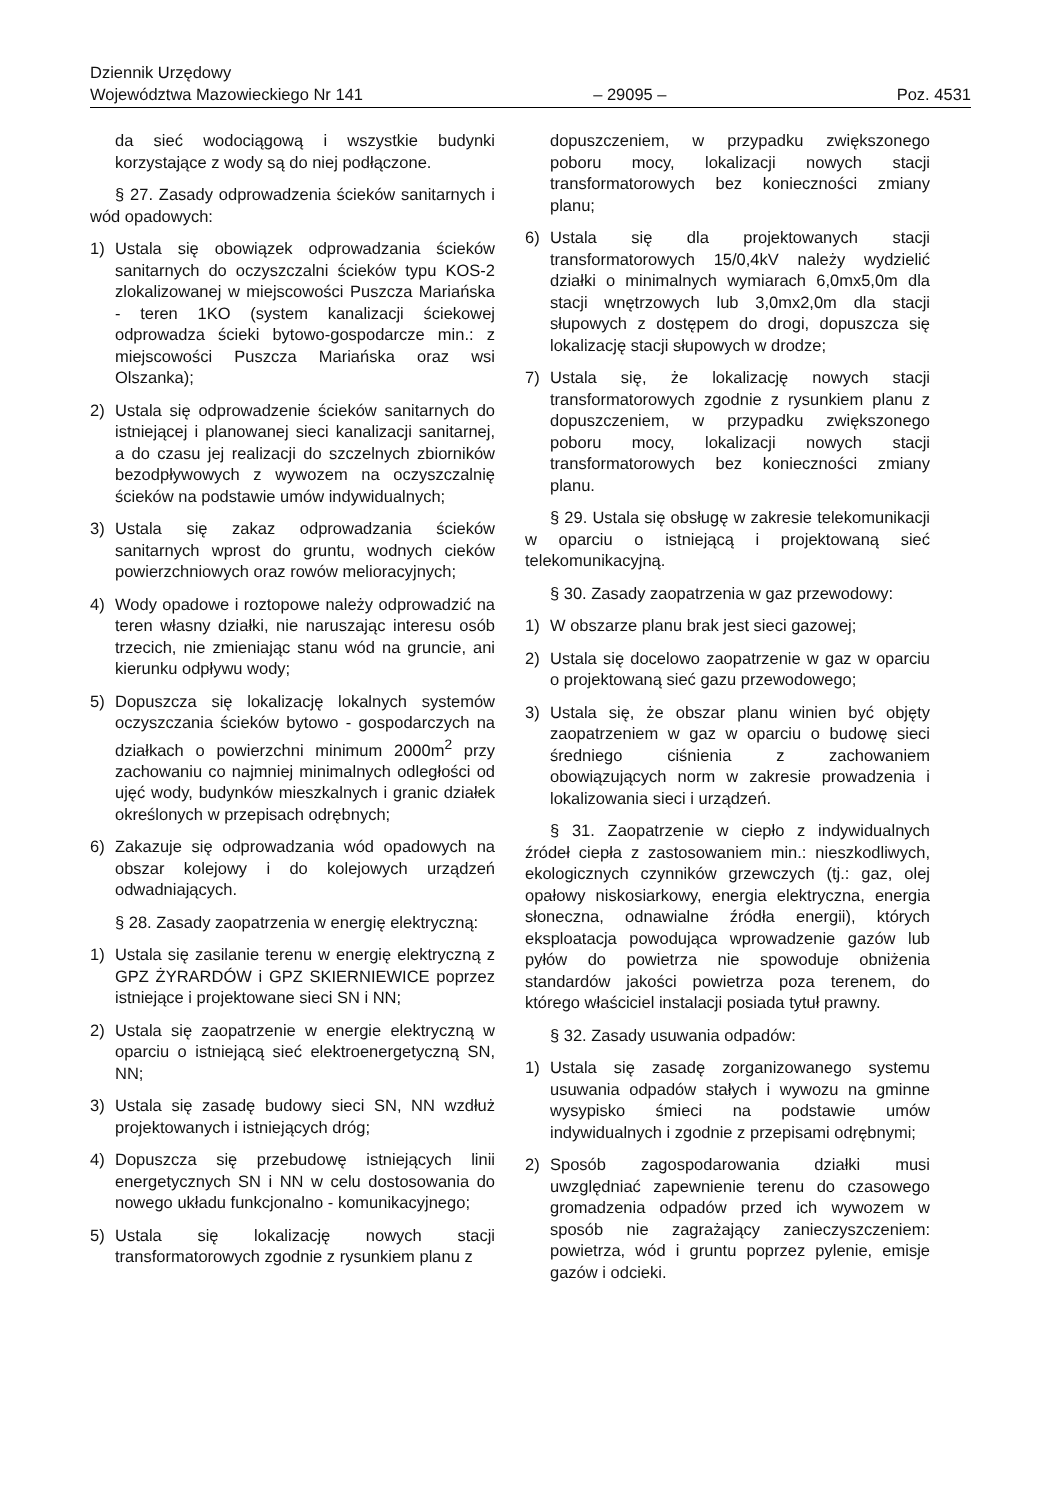Dziennik Urzędowy
Województwa Mazowieckiego Nr 141
– 29095 –
Poz. 4531
da sieć wodociągową i wszystkie budynki korzystające z wody są do niej podłączone.
§ 27. Zasady odprowadzenia ścieków sanitarnych i wód opadowych:
1) Ustala się obowiązek odprowadzania ścieków sanitarnych do oczyszczalni ścieków typu KOS-2 zlokalizowanej w miejscowości Puszcza Mariańska - teren 1KO (system kanalizacji ściekowej odprowadza ścieki bytowo-gospodarcze min.: z miejscowości Puszcza Mariańska oraz wsi Olszanka);
2) Ustala się odprowadzenie ścieków sanitarnych do istniejącej i planowanej sieci kanalizacji sanitarnej, a do czasu jej realizacji do szczelnych zbiorników bezodpływowych z wywozem na oczyszczalnię ścieków na podstawie umów indywidualnych;
3) Ustala się zakaz odprowadzania ścieków sanitarnych wprost do gruntu, wodnych cieków powierzchniowych oraz rowów melioracyjnych;
4) Wody opadowe i roztopowe należy odprowadzić na teren własny działki, nie naruszając interesu osób trzecich, nie zmieniając stanu wód na gruncie, ani kierunku odpływu wody;
5) Dopuszcza się lokalizację lokalnych systemów oczyszczania ścieków bytowo - gospodarczych na działkach o powierzchni minimum 2000m<sup>2</sup> przy zachowaniu co najmniej minimalnych odległości od ujęć wody, budynków mieszkalnych i granic działek określonych w przepisach odrębnych;
6) Zakazuje się odprowadzania wód opadowych na obszar kolejowy i do kolejowych urządzeń odwadniających.
§ 28. Zasady zaopatrzenia w energię elektryczną:
1) Ustala się zasilanie terenu w energię elektryczną z GPZ ŻYRARDÓW i GPZ SKIERNIEWICE poprzez istniejące i projektowane sieci SN i NN;
2) Ustala się zaopatrzenie w energie elektryczną w oparciu o istniejącą sieć elektroenergetyczną SN, NN;
3) Ustala się zasadę budowy sieci SN, NN wzdłuż projektowanych i istniejących dróg;
4) Dopuszcza się przebudowę istniejących linii energetycznych SN i NN w celu dostosowania do nowego układu funkcjonalno - komunikacyjnego;
5) Ustala się lokalizację nowych stacji transformatorowych zgodnie z rysunkiem planu z
dopuszczeniem, w przypadku zwiększonego poboru mocy, lokalizacji nowych stacji transformatorowych bez konieczności zmiany planu;
6) Ustala się dla projektowanych stacji transformatorowych 15/0,4kV należy wydzielić działki o minimalnych wymiarach 6,0mx5,0m dla stacji wnętrzowych lub 3,0mx2,0m dla stacji słupowych z dostępem do drogi, dopuszcza się lokalizację stacji słupowych w drodze;
7) Ustala się, że lokalizację nowych stacji transformatorowych zgodnie z rysunkiem planu z dopuszczeniem, w przypadku zwiększonego poboru mocy, lokalizacji nowych stacji transformatorowych bez konieczności zmiany planu.
§ 29. Ustala się obsługę w zakresie telekomunikacji w oparciu o istniejącą i projektowaną sieć telekomunikacyjną.
§ 30. Zasady zaopatrzenia w gaz przewodowy:
1) W obszarze planu brak jest sieci gazowej;
2) Ustala się docelowo zaopatrzenie w gaz w oparciu o projektowaną sieć gazu przewodowego;
3) Ustala się, że obszar planu winien być objęty zaopatrzeniem w gaz w oparciu o budowę sieci średniego ciśnienia z zachowaniem obowiązujących norm w zakresie prowadzenia i lokalizowania sieci i urządzeń.
§ 31. Zaopatrzenie w ciepło z indywidualnych źródeł ciepła z zastosowaniem min.: nieszkodliwych, ekologicznych czynników grzewczych (tj.: gaz, olej opałowy niskosiarkowy, energia elektryczna, energia słoneczna, odnawialne źródła energii), których eksploatacja powodująca wprowadzenie gazów lub pyłów do powietrza nie spowoduje obniżenia standardów jakości powietrza poza terenem, do którego właściciel instalacji posiada tytuł prawny.
§ 32. Zasady usuwania odpadów:
1) Ustala się zasadę zorganizowanego systemu usuwania odpadów stałych i wywozu na gminne wysypisko śmieci na podstawie umów indywidualnych i zgodnie z przepisami odrębnymi;
2) Sposób zagospodarowania działki musi uwzględniać zapewnienie terenu do czasowego gromadzenia odpadów przed ich wywozem w sposób nie zagrażający zanieczyszczeniem: powietrza, wód i gruntu poprzez pylenie, emisje gazów i odcieki.